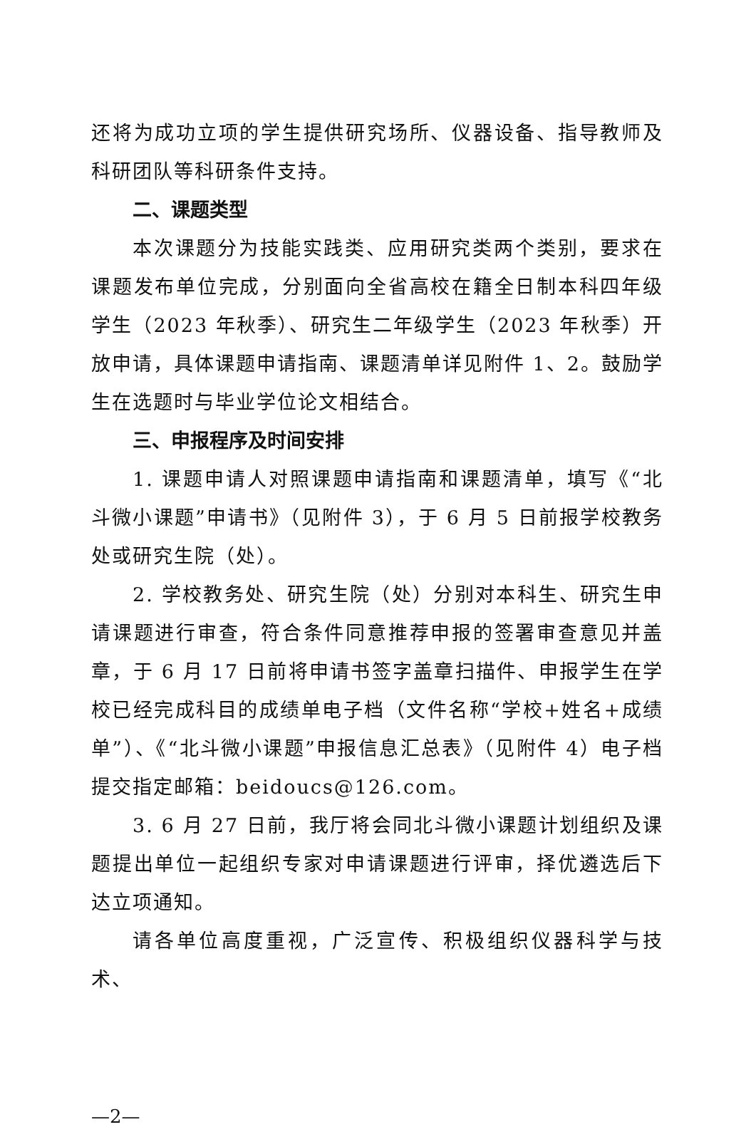还将为成功立项的学生提供研究场所、仪器设备、指导教师及科研团队等科研条件支持。
二、课题类型
本次课题分为技能实践类、应用研究类两个类别，要求在课题发布单位完成，分别面向全省高校在籍全日制本科四年级学生（2023 年秋季）、研究生二年级学生（2023 年秋季）开放申请，具体课题申请指南、课题清单详见附件 1、2。鼓励学生在选题时与毕业学位论文相结合。
三、申报程序及时间安排
1. 课题申请人对照课题申请指南和课题清单，填写《“北斗微小课题”申请书》（见附件 3），于 6 月 5 日前报学校教务处或研究生院（处）。
2. 学校教务处、研究生院（处）分别对本科生、研究生申请课题进行审查，符合条件同意推荐申报的签署审查意见并盖章，于 6 月 17 日前将申请书签字盖章扫描件、申报学生在学校已经完成科目的成绩单电子档（文件名称“学校+姓名+成绩单”）、《“北斗微小课题”申报信息汇总表》（见附件 4）电子档提交指定邮箱：beidoucs@126.com。
3. 6 月 27 日前，我厅将会同北斗微小课题计划组织及课题提出单位一起组织专家对申请课题进行评审，择优遴选后下达立项通知。
请各单位高度重视，广泛宣传、积极组织仪器科学与技术、
—2—